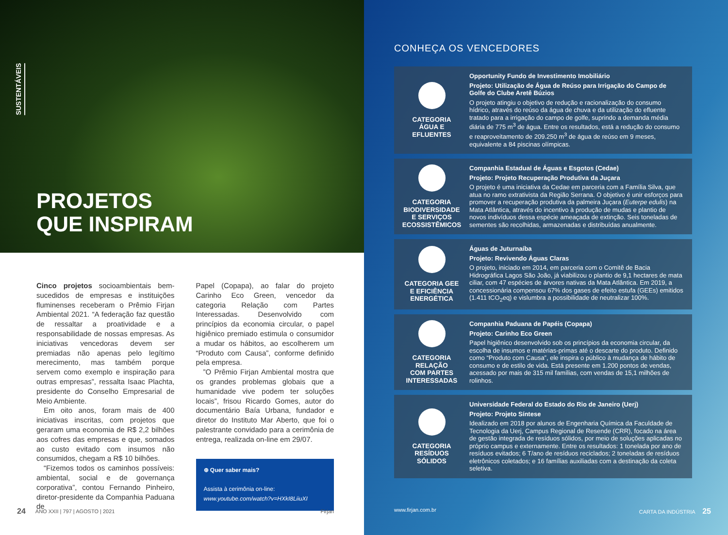SUSTENTÁVEIS
PROJETOS
QUE INSPIRAM
Cinco projetos socioambientais bem-sucedidos de empresas e instituições fluminenses receberam o Prêmio Firjan Ambiental 2021. “A federação faz questão de ressaltar a proatividade e a responsabilidade de nossas empresas. As iniciativas vencedoras devem ser premiadas não apenas pelo legítimo merecimento, mas também porque servem como exemplo e inspiração para outras empresas”, ressalta Isaac Plachta, presidente do Conselho Empresarial de Meio Ambiente.
 Em oito anos, foram mais de 400 iniciativas inscritas, com projetos que geraram uma economia de R$ 2,2 bilhões aos cofres das empresas e que, somados ao custo evitado com insumos não consumidos, chegam a R$ 10 bilhões.
 “Fizemos todos os caminhos possíveis: ambiental, social e de governança corporativa”, contou Fernando Pinheiro, diretor-presidente da Companhia Paduana de
Papel (Copapa), ao falar do projeto Carinho Eco Green, vencedor da categoria Relação com Partes Interessadas. Desenvolvido com princípios da economia circular, o papel higiênico premiado estimula o consumidor a mudar os hábitos, ao escolherem um “Produto com Causa”, conforme definido pela empresa.
 ”O Prêmio Firjan Ambiental mostra que os grandes problemas globais que a humanidade vive podem ter soluções locais”, frisou Ricardo Gomes, autor do documentário Baía Urbana, fundador e diretor do Instituto Mar Aberto, que foi o palestrante convidado para a cerimônia de entrega, realizada on-line em 29/07.
⊕ Quer saber mais?
Assista à cerimônia on-line:
www.youtube.com/watch?v=HXkI8LiiuXI
24 ANO XXII | 797 | AGOSTO | 2021 Firjan
CONHEÇA OS VENCEDORES
CATEGORIA
ÁGUA E
EFLUENTES
Opportunity Fundo de Investimento Imobiliário
Projeto: Utilização de Água de Reúso para Irrigação do Campo de Golfe do Clube Aretê Búzios
O projeto atingiu o objetivo de redução e racionalização do consumo hídrico, através do reúso da água de chuva e da utilização do efluente tratado para a irrigação do campo de golfe, suprindo a demanda média diária de 775 m<sup>3</sup> de água. Entre os resultados, está a redução do consumo e reaproveitamento de 209.250 m<sup>3</sup> de água de reúso em 9 meses, equivalente a 84 piscinas olímpicas.
CATEGORIA
BIODIVERSIDADE
E SERVIÇOS
ECOSSISTÊMICOS
Companhia Estadual de Águas e Esgotos (Cedae)
Projeto: Projeto Recuperação Produtiva da Juçara
O projeto é uma iniciativa da Cedae em parceria com a Família Silva, que atua no ramo extrativista da Região Serrana. O objetivo é unir esforços para promover a recuperação produtiva da palmeira Juçara (Euterpe edulis) na Mata Atlântica, através do incentivo à produção de mudas e plantio de novos indivíduos dessa espécie ameaçada de extinção. Seis toneladas de sementes são recolhidas, armazenadas e distribuídas anualmente.
CATEGORIA GEE
E EFICIÊNCIA
ENERGÉTICA
Águas de Juturnaíba
Projeto: Revivendo Águas Claras
O projeto, iniciado em 2014, em parceria com o Comitê de Bacia Hidrográfica Lagos São João, já viabilizou o plantio de 9,1 hectares de mata ciliar, com 47 espécies de árvores nativas da Mata Atlântica. Em 2019, a concessionária compensou 67% dos gases de efeito estufa (GEEs) emitidos (1.411 tCO<sub>2</sub>eq) e vislumbra a possibilidade de neutralizar 100%.
CATEGORIA
RELAÇÃO
COM PARTES
INTERESSADAS
Companhia Paduana de Papéis (Copapa)
Projeto: Carinho Eco Green
Papel higiênico desenvolvido sob os princípios da economia circular, da escolha de insumos e matérias-primas até o descarte do produto. Definido como “Produto com Causa”, ele inspira o público à mudança de hábito de consumo e de estilo de vida. Está presente em 1.200 pontos de vendas, acessado por mais de 315 mil famílias, com vendas de 15,1 milhões de rolinhos.
CATEGORIA
RESÍDUOS
SÓLIDOS
Universidade Federal do Estado do Rio de Janeiro (Uerj)
Projeto: Projeto Síntese
Idealizado em 2018 por alunos de Engenharia Química da Faculdade de Tecnologia da Uerj, Campus Regional de Resende (CRR), focado na área de gestão integrada de resíduos sólidos, por meio de soluções aplicadas no próprio campus e externamente. Entre os resultados: 1 tonelada por ano de resíduos evitados; 6 T/ano de resíduos reciclados; 2 toneladas de resíduos eletrônicos coletados; e 16 famílias auxiliadas com a destinação da coleta seletiva.
www.firjan.com.br CARTA DA INDÚSTRIA 25